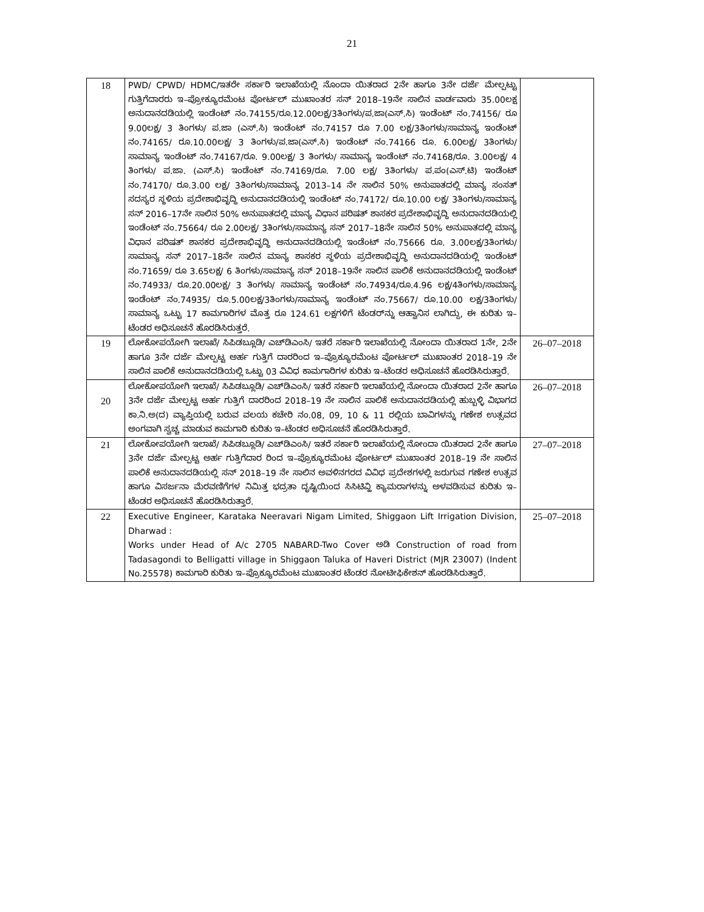21
| 18 | PWD/ CPWD/ HDMC/ಇತರೇ ಸರ್ಕಾರಿ ಇಲಾಖೆಯಲ್ಲಿ ನೊಂದಾ ಯಿತರಾದ 2ನೇ ಹಾಗೂ 3ನೇ ದರ್ಜೆ ಮೇಲ್ಪಟ್ಟು ಗುತ್ತಿಗೆದಾರರು ಇ–ಪ್ರೋಕ್ಯೂರಮೆಂಟ ಪೋರ್ಟಲ್ ಮುಖಾಂತರ ಸನ್ 2018–19ನೇ ಸಾಲಿನ ವಾರ್ಡವಾರು 35.00ಲಕ್ಷ ಅನುದಾನದಡಿಯಲ್ಲಿ ಇಂಡೆಂಟ್ ನಂ.74155/ರೂ.12.00ಲಕ್ಷ/3ತಿಂಗಳು/ಪ.ಜಾ(ಎಸ್.ಸಿ) ಇಂಡೆಂಟ್ ನಂ.74156/ ರೂ 9.00ಲಕ್ಷ/ 3 ತಿಂಗಳು/ ಪ.ಜಾ (ಎಸ್.ಸಿ) ಇಂಡೆಂಟ್ ನಂ.74157 ರೂ 7.00 ಲಕ್ಷ/3ತಿಂಗಳು/ಸಾಮಾನ್ಯ ಇಂಡೆಂಟ್ ನಂ.74165/ ರೂ.10.00ಲಕ್ಷ/ 3 ತಿಂಗಳು/ಪ.ಜಾ(ಎಸ್.ಸಿ) ಇಂಡೆಂಟ್ ನಂ.74166 ರೂ. 6.00ಲಕ್ಷ/ 3ತಿಂಗಳು/ ಸಾಮಾನ್ಯ ಇಂಡೆಂಟ್ ನಂ.74167/ರೂ. 9.00ಲಕ್ಷ/ 3 ತಿಂಗಳು/ ಸಾಮಾನ್ಯ ಇಂಡೆಂಟ್ ನಂ.74168/ರೂ. 3.00ಲಕ್ಷ/ 4 ತಿಂಗಳು/ ಪ.ಜಾ. (ಎಸ್.ಸಿ) ಇಂಡೆಂಟ್ ನಂ.74169/ರೂ. 7.00 ಲಕ್ಷ/ 3ತಿಂಗಳು/ ಪ.ಪಂ(ಎಸ್.ಟಿ) ಇಂಡೆಂಟ್ ನಂ.74170/ ರೂ.3.00 ಲಕ್ಷ/ 3ತಿಂಗಳು/ಸಾಮಾನ್ಯ 2013–14 ನೇ ಸಾಲಿನ 50% ಅನುಪಾತದಲ್ಲಿ ಮಾನ್ಯ ಸಂಸತ್ ಸದಸ್ಯರ ಸ್ಥಳಿಯ ಪ್ರದೇಶಾಭಿವೃದ್ಧಿ ಅನುದಾನದಡಿಯಲ್ಲಿ ಇಂಡೆಂಟ್ ನಂ.74172/ ರೂ.10.00 ಲಕ್ಷ/ 3ತಿಂಗಳು/ಸಾಮಾನ್ಯ ಸನ್ 2016–17ನೇ ಸಾಲಿನ 50% ಅನುಪಾತದಲ್ಲಿ ಮಾನ್ಯ ವಿಧಾನ ಪರಿಷತ್ ಶಾಸಕರ ಪ್ರದೇಶಾಭಿವೃದ್ಧಿ ಅನುದಾನದಡಿಯಲ್ಲಿ ಇಂಡೆಂಟ್ ನಂ.75664/ ರೂ 2.00ಲಕ್ಷ/ 3ತಿಂಗಳು/ಸಾಮಾನ್ಯ ಸನ್ 2017–18ನೇ ಸಾಲಿನ 50% ಅನುಪಾತದಲ್ಲಿ ಮಾನ್ಯ ವಿಧಾನ ಪರಿಷತ್ ಶಾಸಕರ ಪ್ರದೇಶಾಭಿವೃದ್ಧಿ ಅನುದಾನದಡಿಯಲ್ಲಿ ಇಂಡೆಂಟ್ ನಂ.75666 ರೂ. 3.00ಲಕ್ಷ/3ತಿಂಗಳು/ಸಾಮಾನ್ಯ ಸನ್ 2017–18ನೇ ಸಾಲಿನ ಮಾನ್ಯ ಶಾಸಕರ ಸ್ಥಳಿಯ ಪ್ರದೇಶಾಭಿವೃದ್ಧಿ ಅನುದಾನದಡಿಯಲ್ಲಿ ಇಂಡೆಂಟ್ ನಂ.71659/ ರೂ 3.65ಲಕ್ಷ/ 6 ತಿಂಗಳು/ಸಾಮಾನ್ಯ ಸನ್ 2018–19ನೇ ಸಾಲಿನ ಪಾಲಿಕೆ ಅನುದಾನದಡಿಯಲ್ಲಿ ಇಂಡೆಂಟ್ ನಂ.74933/ ರೂ.20.00ಲಕ್ಷ/ 3 ತಿಂಗಳು/ ಸಾಮಾನ್ಯ ಇಂಡೆಂಟ್ ನಂ.74934/ರೂ.4.96 ಲಕ್ಷ/4ತಿಂಗಳು/ಸಾಮಾನ್ಯ ಇಂಡೆಂಟ್ ನಂ.74935/ ರೂ.5.00ಲಕ್ಷ/3ತಿಂಗಳು/ಸಾಮಾನ್ಯ ಇಂಡೆಂಟ್ ನಂ.75667/ ರೂ.10.00 ಲಕ್ಷ/3ತಿಂಗಳು/ಸಾಮಾನ್ಯ ಒಟ್ಟು 17 ಕಾಮಗಾರಿಗಳ ಮೊತ್ತ ರೂ 124.61 ಲಕ್ಷಗಳಿಗೆ ಟೆಂಡರ್‌ನ್ನು ಆಹ್ವಾನಿಸ ಲಾಗಿದ್ದು, ಈ ಕುರಿತು ಇ–ಟೆಂಡರ ಅಧಿಸೂಚನೆ ಹೊರಡಿಸಿರುತ್ತರೆ. | |
| 19 | ಲೋಕೋಪಯೋಗಿ ಇಲಾಖೆ/ ಸಿಪಿಡಬ್ಲೂಡಿ/ ಎಚ್‌ಡಿಎಂಸಿ/ ಇತರೆ ಸರ್ಕಾರಿ ಇಲಾಖೆಯಲ್ಲಿ ನೋಂದಾ ಯಿತರಾದ 1ನೇ, 2ನೇ ಹಾಗೂ 3ನೇ ದರ್ಜೆ ಮೇಲ್ಪಟ್ಟ ಅರ್ಹ ಗುತ್ತಿಗೆ ದಾರರಿಂದ ಇ–ಪ್ರೊಕ್ಯೂರಮೆಂಟ ಪೋರ್ಟಲ್ ಮುಖಾಂತರ 2018–19 ನೇ ಸಾಲಿನ ಪಾಲಿಕೆ ಅನುದಾನದಡಿಯಲ್ಲಿ ಒಟ್ಟು 03 ವಿವಿಧ ಕಾಮಗಾರಿಗಳ ಕುರಿತು ಇ–ಟೆಂಡರ ಅಧಿಸೂಚನೆ ಹೊರಡಿಸಿರುತ್ತಾರೆ. | 26–07–2018 |
| 20 | ಲೋಕೋಪಯೋಗಿ ಇಲಾಖೆ/ ಸಿಪಿಡಬ್ಲೂಡಿ/ ಎಚ್‌ಡಿಎಂಸಿ/ ಇತರೆ ಸರ್ಕಾರಿ ಇಲಾಖೆಯಲ್ಲಿ ನೋಂದಾ ಯಿತರಾದ 2ನೇ ಹಾಗೂ 3ನೇ ದರ್ಜೆ ಮೇಲ್ಪಟ್ಟ ಅರ್ಹ ಗುತ್ತಿಗೆ ದಾರರಿಂದ 2018–19 ನೇ ಸಾಲಿನ ಪಾಲಿಕೆ ಅನುದಾನದಡಿಯಲ್ಲಿ ಹುಬ್ಬಳ್ಳಿ ವಿಭಾಗದ ಕಾ.ನಿ.ಅ(ದ) ವ್ಯಾಪ್ತಿಯಲ್ಲಿ ಬರುವ ವಲಯ ಕಚೇರಿ ನಂ.08, 09, 10 & 11 ರಲ್ಲಿಯ ಬಾವಿಗಳನ್ನು ಗಣೇಶ ಉತ್ಸವದ ಅಂಗವಾಗಿ ಸ್ವಚ್ಚ ಮಾಡುವ ಕಾಮಗಾರಿ ಕುರಿತು ಇ–ಟೆಂಡರ ಅಧಿಸೂಚನೆ ಹೊರಡಿಸಿರುತ್ತಾರೆ. | 26–07–2018 |
| 21 | ಲೋಕೋಪಯೋಗಿ ಇಲಾಖೆ/ ಸಿಪಿಡಬ್ಲೂಡಿ/ ಎಚ್‌ಡಿಎಂಸಿ/ ಇತರೆ ಸರ್ಕಾರಿ ಇಲಾಖೆಯಲ್ಲಿ ನೋಂದಾ ಯಿತರಾದ 2ನೇ ಹಾಗೂ 3ನೇ ದರ್ಜೆ ಮೇಲ್ಪಟ್ಟ ಅರ್ಹ ಗುತ್ತಿಗೆದಾರ ರಿಂದ ಇ–ಪ್ರೊಕ್ಯೂರಮೆಂಟ ಪೋರ್ಟಲ್ ಮುಖಾಂತರ 2018–19 ನೇ ಸಾಲಿನ ಪಾಲಿಕೆ ಅನುದಾನದಡಿಯಲ್ಲಿ ಸನ್ 2018–19 ನೇ ಸಾಲಿನ ಅವಳಿನಗರದ ವಿವಿಧ ಪ್ರದೇಶಗಳಲ್ಲಿ ಜರುಗುವ ಗಣೇಶ ಉತ್ಸವ ಹಾಗೂ ವಿಸರ್ಜನಾ ಮೆರವಣಿಗೆಗಳ ನಿಮಿತ್ತ ಭದ್ರತಾ ದೃಷ್ಟಿಯಿಂದ ಸಿಸಿಟಿವ್ಹಿ ಕ್ಯಾಮರಾಗಳನ್ನು ಅಳವಡಿಸುವ ಕುರಿತು ಇ–ಟೆಂಡರ ಅಧಿಸೂಚನೆ ಹೊರಡಿಸಿರುತ್ತಾರೆ. | 27–07–2018 |
| 22 | Executive Engineer, Karataka Neeravari Nigam Limited, Shiggaon Lift Irrigation Division, Dharwad : Works under Head of A/c 2705 NABARD-Two Cover ಅಡಿ Construction of road from Tadasagondi to Belligatti village in Shiggaon Taluka of Haveri District (MJR 23007) (Indent No.25578) ಕಾಮಗಾರಿ ಕುರಿತು ಇ–ಪ್ರೊಕ್ಯೂರಮೆಂಟ ಮುಖಾಂತರ ಟೆಂಡರ ನೋಟೀಫಿಕೇಶನ್ ಹೊರಡಿಸಿರುತ್ತಾರೆ. | 25–07–2018 |